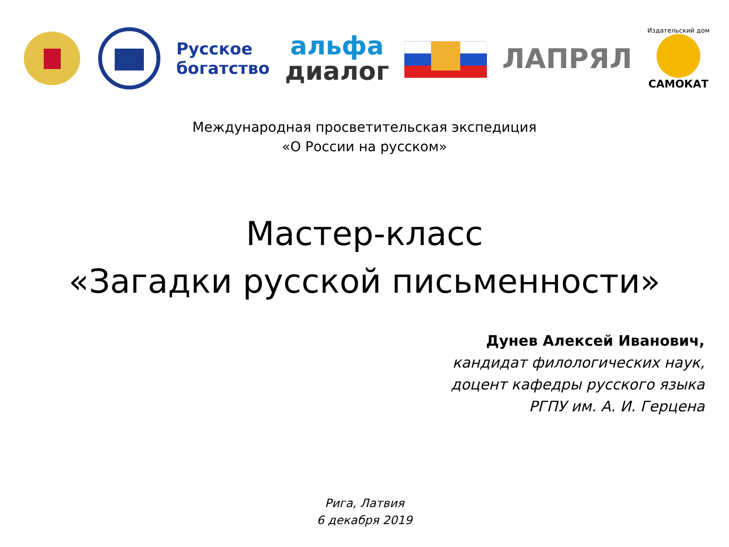Русское
богатство
альфа
диалог
ЛАПРЯЛ
Издательский дом
САМОКАТ
Международная просветительская экспедиция
«О России на русском»
Мастер-класс
«Загадки русской письменности»
Дунев Алексей Иванович,
кандидат филологических наук,
доцент кафедры русского языка
РГПУ им. А. И. Герцена
Рига, Латвия
6 декабря 2019